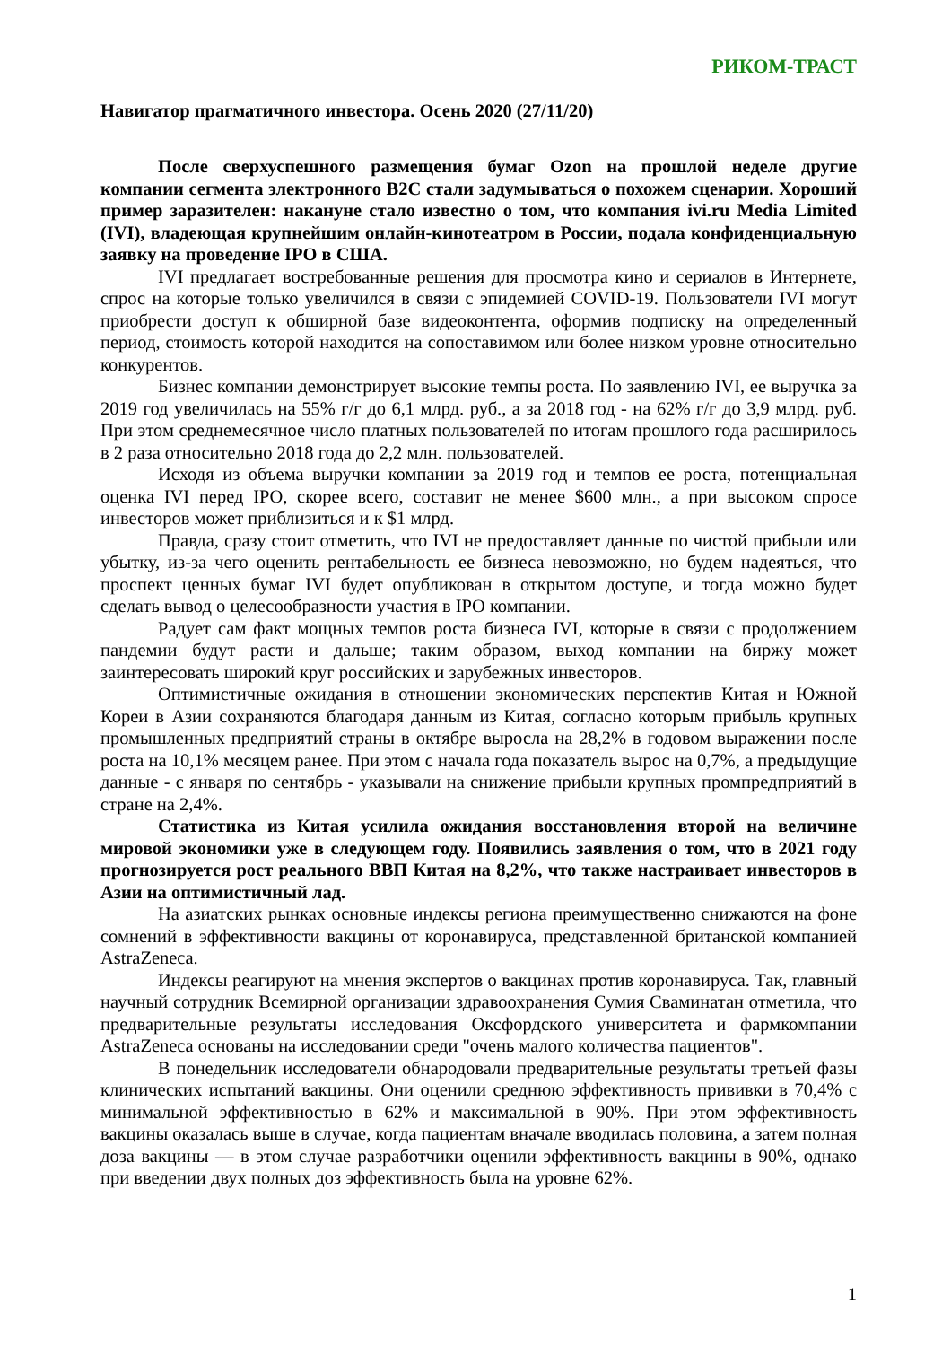РИКОМ-ТРАСТ
Навигатор прагматичного инвестора. Осень 2020 (27/11/20)
После сверхуспешного размещения бумаг Ozon на прошлой неделе другие компании сегмента электронного B2C стали задумываться о похожем сценарии. Хороший пример заразителен: накануне стало известно о том, что компания ivi.ru Media Limited (IVI), владеющая крупнейшим онлайн-кинотеатром в России, подала конфиденциальную заявку на проведение IPO в США.
IVI предлагает востребованные решения для просмотра кино и сериалов в Интернете, спрос на которые только увеличился в связи с эпидемией COVID-19. Пользователи IVI могут приобрести доступ к обширной базе видеоконтента, оформив подписку на определенный период, стоимость которой находится на сопоставимом или более низком уровне относительно конкурентов.
Бизнес компании демонстрирует высокие темпы роста. По заявлению IVI, ее выручка за 2019 год увеличилась на 55% г/г до 6,1 млрд. руб., а за 2018 год - на 62% г/г до 3,9 млрд. руб. При этом среднемесячное число платных пользователей по итогам прошлого года расширилось в 2 раза относительно 2018 года до 2,2 млн. пользователей.
Исходя из объема выручки компании за 2019 год и темпов ее роста, потенциальная оценка IVI перед IPO, скорее всего, составит не менее $600 млн., а при высоком спросе инвесторов может приблизиться и к $1 млрд.
Правда, сразу стоит отметить, что IVI не предоставляет данные по чистой прибыли или убытку, из-за чего оценить рентабельность ее бизнеса невозможно, но будем надеяться, что проспект ценных бумаг IVI будет опубликован в открытом доступе, и тогда можно будет сделать вывод о целесообразности участия в IPO компании.
Радует сам факт мощных темпов роста бизнеса IVI, которые в связи с продолжением пандемии будут расти и дальше; таким образом, выход компании на биржу может заинтересовать широкий круг российских и зарубежных инвесторов.
Оптимистичные ожидания в отношении экономических перспектив Китая и Южной Кореи в Азии сохраняются благодаря данным из Китая, согласно которым прибыль крупных промышленных предприятий страны в октябре выросла на 28,2% в годовом выражении после роста на 10,1% месяцем ранее. При этом с начала года показатель вырос на 0,7%, а предыдущие данные - с января по сентябрь - указывали на снижение прибыли крупных промпредприятий в стране на 2,4%.
Статистика из Китая усилила ожидания восстановления второй на величине мировой экономики уже в следующем году. Появились заявления о том, что в 2021 году прогнозируется рост реального ВВП Китая на 8,2%, что также настраивает инвесторов в Азии на оптимистичный лад.
На азиатских рынках основные индексы региона преимущественно снижаются на фоне сомнений в эффективности вакцины от коронавируса, представленной британской компанией AstraZeneca.
Индексы реагируют на мнения экспертов о вакцинах против коронавируса. Так, главный научный сотрудник Всемирной организации здравоохранения Сумия Сваминатан отметила, что предварительные результаты исследования Оксфордского университета и фармкомпании AstraZeneca основаны на исследовании среди "очень малого количества пациентов".
В понедельник исследователи обнародовали предварительные результаты третьей фазы клинических испытаний вакцины. Они оценили среднюю эффективность прививки в 70,4% с минимальной эффективностью в 62% и максимальной в 90%. При этом эффективность вакцины оказалась выше в случае, когда пациентам вначале вводилась половина, а затем полная доза вакцины — в этом случае разработчики оценили эффективность вакцины в 90%, однако при введении двух полных доз эффективность была на уровне 62%.
1